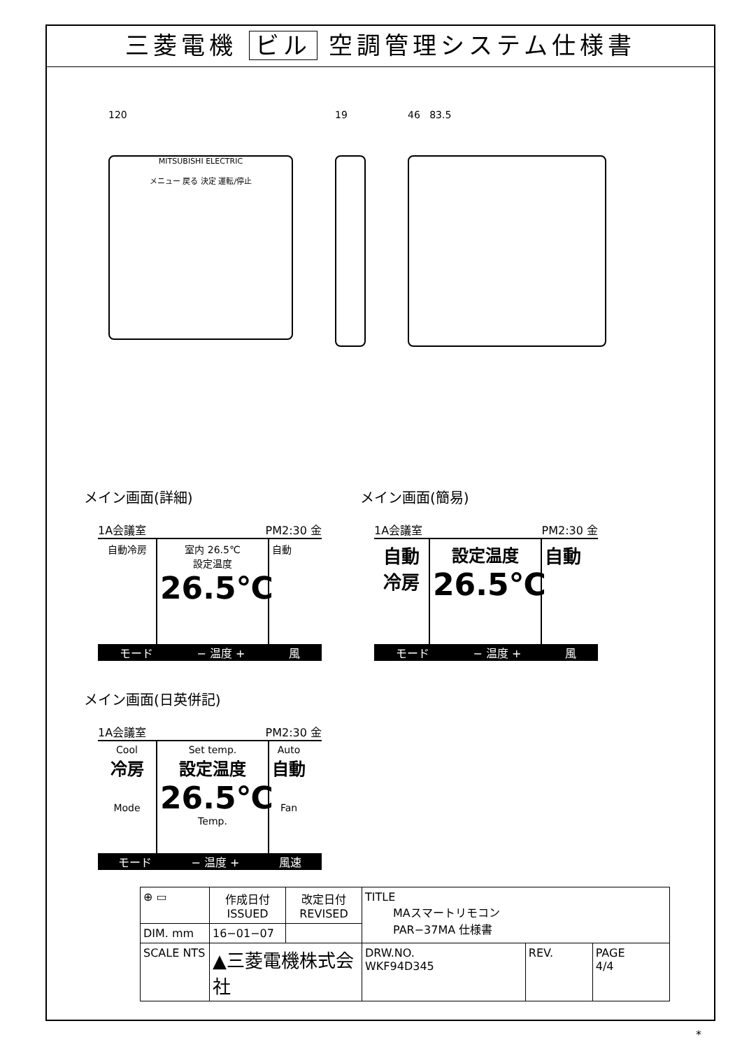三菱電機 ビル 空調管理システム仕様書
120
MITSUBISHI ELECTRIC
メニュー 戻る 決定 運転/停止
19 46 83.5
メイン画面(詳細)
1A会議室 PM2:30 金
自動冷房 室内 26.5℃
設定温度
26.5℃
自動
モード − 温度 + 風
メイン画面(簡易)
1A会議室 PM2:30 金
自動
冷房
設定温度
26.5℃
自動
モード − 温度 + 風
メイン画面(日英併記)
1A会議室 PM2:30 金
Cool
冷房
Mode
Set temp.
設定温度
26.5℃
Temp.
Auto
自動
Fan
モード − 温度 + 風速
| ⊕ ▭ | 作成日付 ISSUED | 改定日付 REVISED | TITLE MAスマートリモコン PAR−37MA 仕様書 | | |
| DIM. mm | 16−01−07 | | | | |
| SCALE NTS | ▲三菱電機株式会社 | | DRW.NO. WKF94D345 | REV. | PAGE 4/4 |
*